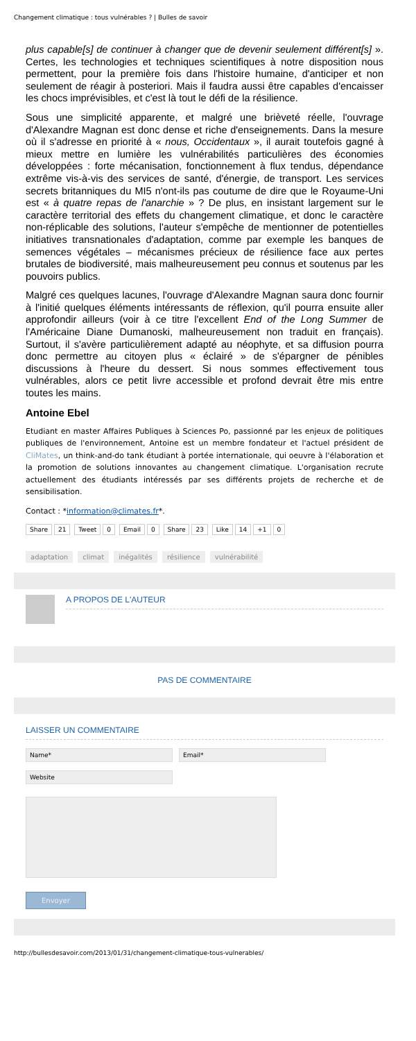Changement climatique : tous vulnérables ? | Bulles de savoir
plus capable[s] de continuer à changer que de devenir seulement différent[s] ». Certes, les technologies et techniques scientifiques à notre disposition nous permettent, pour la première fois dans l'histoire humaine, d'anticiper et non seulement de réagir à posteriori. Mais il faudra aussi être capables d'encaisser les chocs imprévisibles, et c'est là tout le défi de la résilience.
Sous une simplicité apparente, et malgré une brièveté réelle, l'ouvrage d'Alexandre Magnan est donc dense et riche d'enseignements. Dans la mesure où il s'adresse en priorité à « nous, Occidentaux », il aurait toutefois gagné à mieux mettre en lumière les vulnérabilités particulières des économies développées : forte mécanisation, fonctionnement à flux tendus, dépendance extrême vis-à-vis des services de santé, d'énergie, de transport. Les services secrets britanniques du MI5 n'ont-ils pas coutume de dire que le Royaume-Uni est « à quatre repas de l'anarchie » ? De plus, en insistant largement sur le caractère territorial des effets du changement climatique, et donc le caractère non-réplicable des solutions, l'auteur s'empêche de mentionner de potentielles initiatives transnationales d'adaptation, comme par exemple les banques de semences végétales – mécanismes précieux de résilience face aux pertes brutales de biodiversité, mais malheureusement peu connus et soutenus par les pouvoirs publics.
Malgré ces quelques lacunes, l'ouvrage d'Alexandre Magnan saura donc fournir à l'initié quelques éléments intéressants de réflexion, qu'il pourra ensuite aller approfondir ailleurs (voir à ce titre l'excellent End of the Long Summer de l'Américaine Diane Dumanoski, malheureusement non traduit en français). Surtout, il s'avère particulièrement adapté au néophyte, et sa diffusion pourra donc permettre au citoyen plus « éclairé » de s'épargner de pénibles discussions à l'heure du dessert. Si nous sommes effectivement tous vulnérables, alors ce petit livre accessible et profond devrait être mis entre toutes les mains.
Antoine Ebel
Etudiant en master Affaires Publiques à Sciences Po, passionné par les enjeux de politiques publiques de l'environnement, Antoine est un membre fondateur et l'actuel président de CliMates, un think-and-do tank étudiant à portée internationale, qui oeuvre à l'élaboration et la promotion de solutions innovantes au changement climatique. L'organisation recrute actuellement des étudiants intéressés par ses différents projets de recherche et de sensibilisation.
Contact : *information@climates.fr*.
Share 21 Tweet 0 Email 0 Share 23 Like 14 +1 0
adaptation climat inégalités résilience vulnérabilité
A PROPOS DE L'AUTEUR
PAS DE COMMENTAIRE
LAISSER UN COMMENTAIRE
Name* Email*
Website
Envoyer
http://bullesdesavoir.com/2013/01/31/changement-climatique-tous-vulnerables/